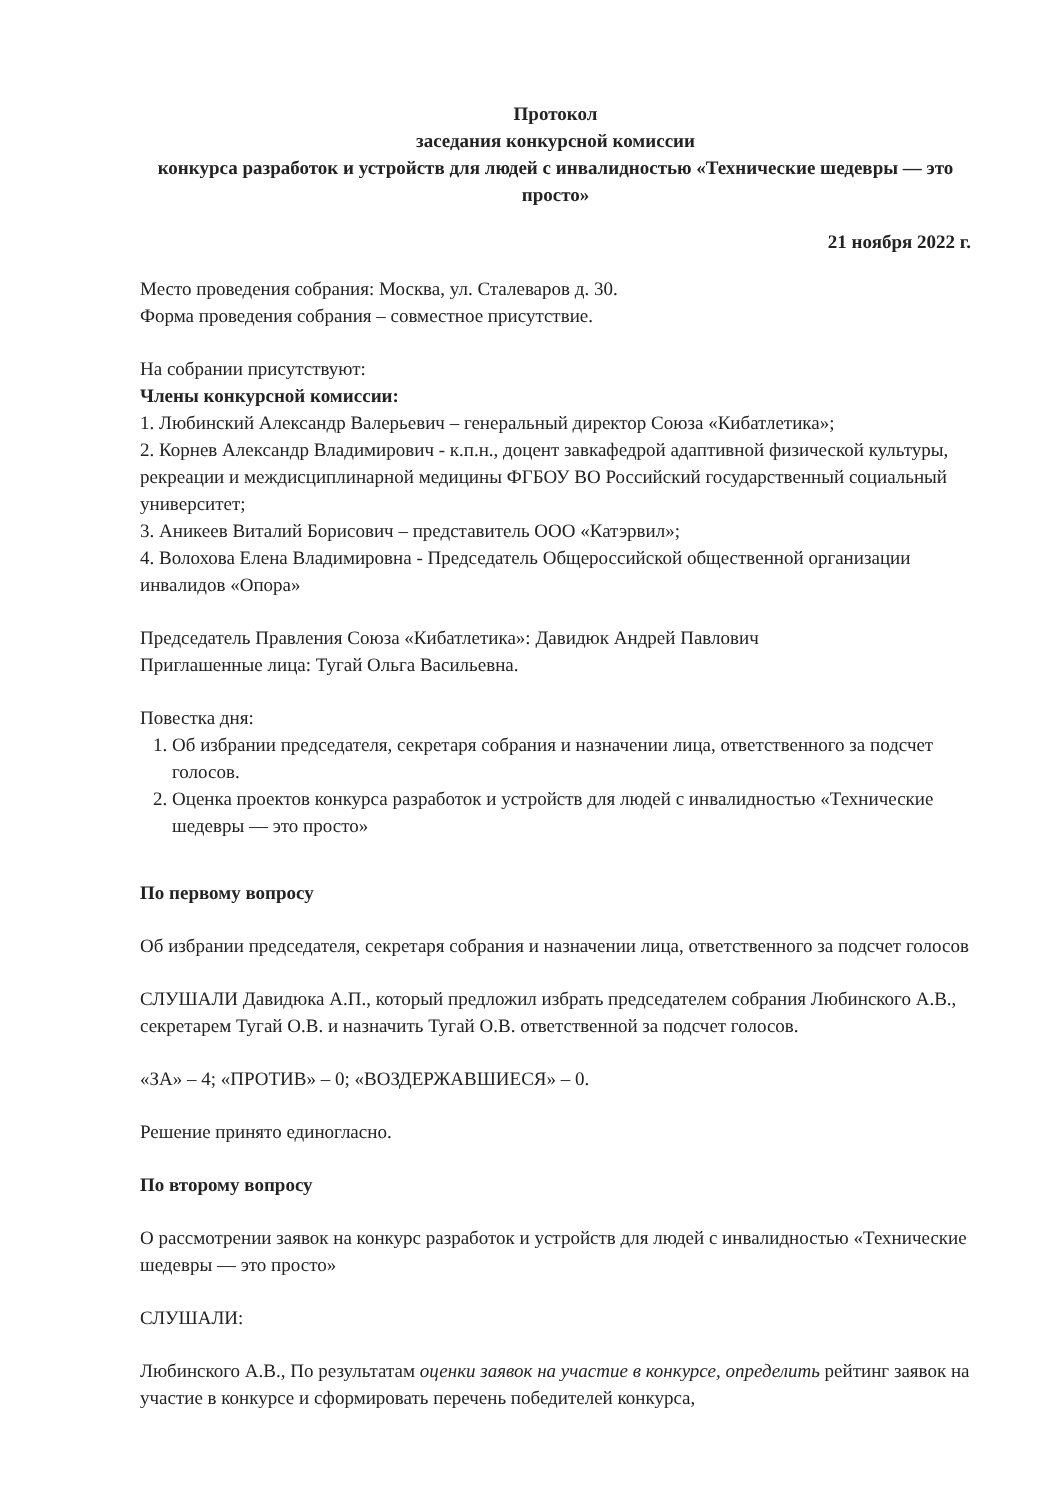Протокол
заседания конкурсной комиссии
конкурса разработок и устройств для людей с инвалидностью «Технические шедевры — это просто»
21 ноября 2022 г.
Место проведения собрания: Москва, ул. Сталеваров д. 30.
Форма проведения собрания – совместное присутствие.
На собрании присутствуют:
Члены конкурсной комиссии:
1. Любинский Александр Валерьевич – генеральный директор Союза «Кибатлетика»;
2. Корнев Александр Владимирович - к.п.н., доцент завкафедрой адаптивной физической культуры, рекреации и междисциплинарной медицины ФГБОУ ВО Российский государственный социальный университет;
3. Аникеев Виталий Борисович – представитель ООО «Катэрвил»;
4. Волохова Елена Владимировна - Председатель Общероссийской общественной организации инвалидов «Опора»
Председатель Правления Союза «Кибатлетика»: Давидюк Андрей Павлович
Приглашенные лица: Тугай Ольга Васильевна.
Повестка дня:
1. Об избрании председателя, секретаря собрания и назначении лица, ответственного за подсчет голосов.
2. Оценка проектов конкурса разработок и устройств для людей с инвалидностью «Технические шедевры — это просто»
По первому вопросу
Об избрании председателя, секретаря собрания и назначении лица, ответственного за подсчет голосов
СЛУШАЛИ Давидюка А.П., который предложил избрать председателем собрания Любинского А.В., секретарем Тугай О.В. и назначить Тугай О.В. ответственной за подсчет голосов.
«ЗА» – 4; «ПРОТИВ» – 0; «ВОЗДЕРЖАВШИЕСЯ» – 0.
Решение принято единогласно.
По второму вопросу
О рассмотрении заявок на конкурс разработок и устройств для людей с инвалидностью «Технические шедевры — это просто»
СЛУШАЛИ:
Любинского А.В., По результатам оценки заявок на участие в конкурсе, определить рейтинг заявок на участие в конкурсе и сформировать перечень победителей конкурса,